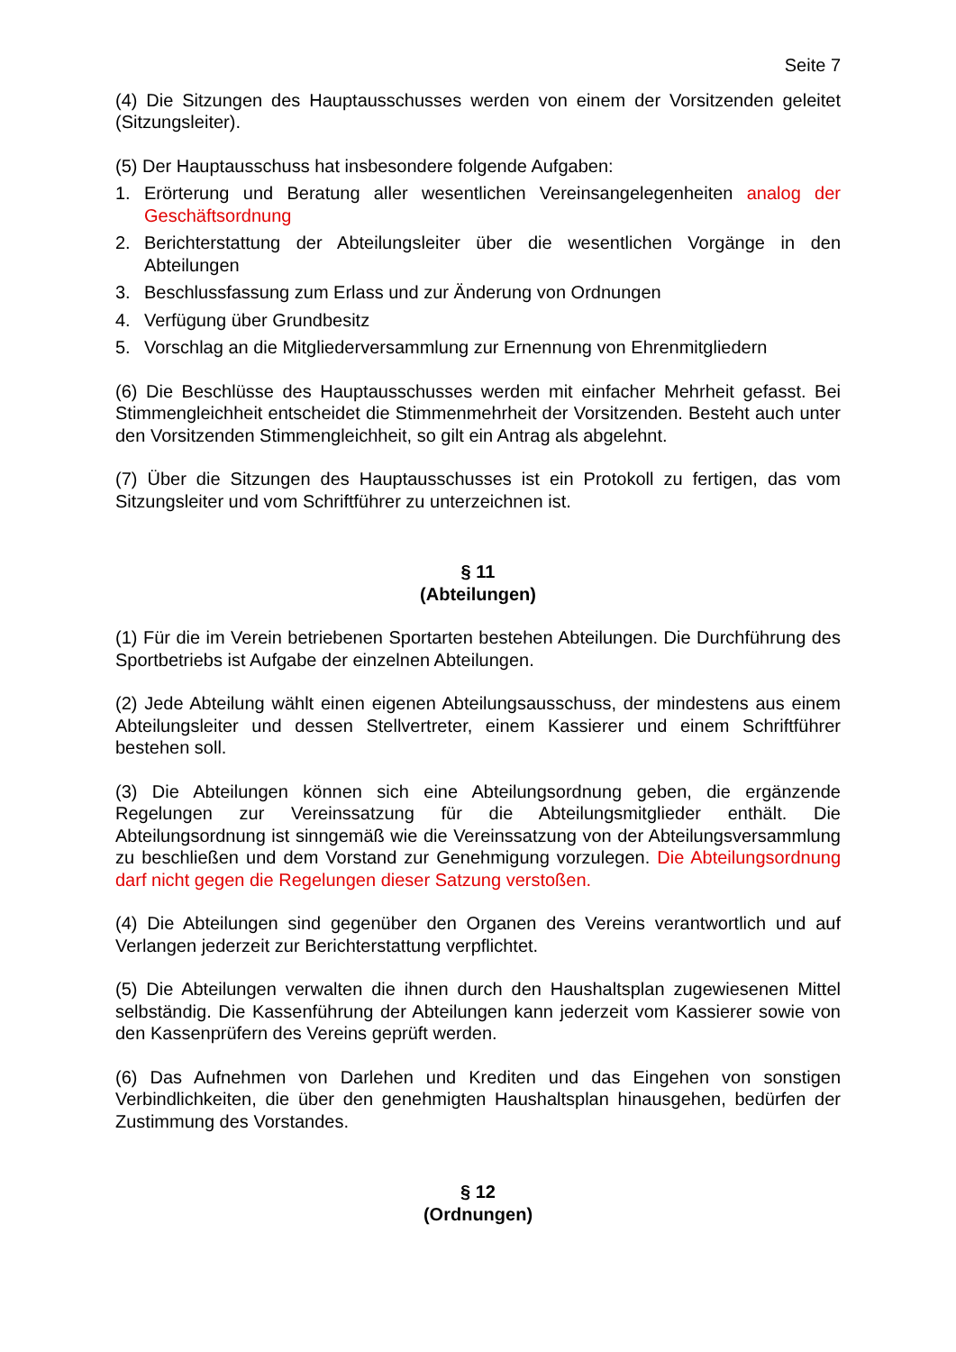Seite 7
(4) Die Sitzungen des Hauptausschusses werden von einem der Vorsitzenden geleitet (Sitzungsleiter).
(5) Der Hauptausschuss hat insbesondere folgende Aufgaben:
1. Erörterung und Beratung aller wesentlichen Vereinsangelegenheiten analog der Geschäftsordnung
2. Berichterstattung der Abteilungsleiter über die wesentlichen Vorgänge in den Abteilungen
3. Beschlussfassung zum Erlass und zur Änderung von Ordnungen
4. Verfügung über Grundbesitz
5. Vorschlag an die Mitgliederversammlung zur Ernennung von Ehrenmitgliedern
(6) Die Beschlüsse des Hauptausschusses werden mit einfacher Mehrheit gefasst. Bei Stimmengleichheit entscheidet die Stimmenmehrheit der Vorsitzenden. Besteht auch unter den Vorsitzenden Stimmengleichheit, so gilt ein Antrag als abgelehnt.
(7) Über die Sitzungen des Hauptausschusses ist ein Protokoll zu fertigen, das vom Sitzungsleiter und vom Schriftführer zu unterzeichnen ist.
§ 11
(Abteilungen)
(1) Für die im Verein betriebenen Sportarten bestehen Abteilungen. Die Durchführung des Sportbetriebs ist Aufgabe der einzelnen Abteilungen.
(2) Jede Abteilung wählt einen eigenen Abteilungsausschuss, der mindestens aus einem Abteilungsleiter und dessen Stellvertreter, einem Kassierer und einem Schriftführer bestehen soll.
(3) Die Abteilungen können sich eine Abteilungsordnung geben, die ergänzende Regelungen zur Vereinssatzung für die Abteilungsmitglieder enthält. Die Abteilungsordnung ist sinngemäß wie die Vereinssatzung von der Abteilungsversammlung zu beschließen und dem Vorstand zur Genehmigung vorzulegen. Die Abteilungsordnung darf nicht gegen die Regelungen dieser Satzung verstoßen.
(4) Die Abteilungen sind gegenüber den Organen des Vereins verantwortlich und auf Verlangen jederzeit zur Berichterstattung verpflichtet.
(5) Die Abteilungen verwalten die ihnen durch den Haushaltsplan zugewiesenen Mittel selbständig. Die Kassenführung der Abteilungen kann jederzeit vom Kassierer sowie von den Kassenprüfern des Vereins geprüft werden.
(6) Das Aufnehmen von Darlehen und Krediten und das Eingehen von sonstigen Verbindlichkeiten, die über den genehmigten Haushaltsplan hinausgehen, bedürfen der Zustimmung des Vorstandes.
§ 12
(Ordnungen)